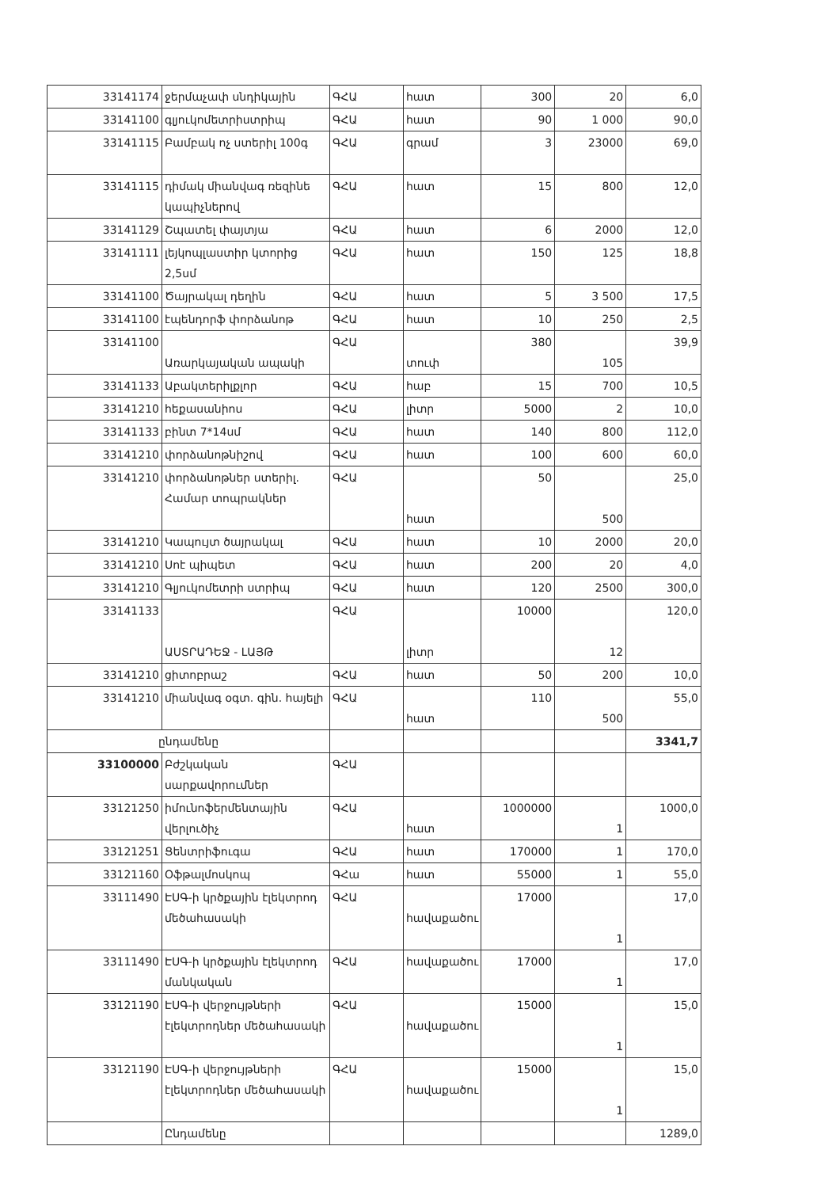| 33141174 | ջերմաչափ սնդիկային | ԳՀԱ | հատ | 300 | 20 | 6,0 |
| 33141100 | գլյուկոմետրիստրիպ | ԳՀԱ | հատ | 90 | 1 000 | 90,0 |
| 33141115 | Բամբակ ոչ ստերիլ 100գ | ԳՀԱ | գրամ | 3 | 23000 | 69,0 |
| 33141115 | դիմակ միանվագ ռեզինե կապիչներով | ԳՀԱ | հատ | 15 | 800 | 12,0 |
| 33141129 | Շպատել փայտյա | ԳՀԱ | հատ | 6 | 2000 | 12,0 |
| 33141111 | լեյկոպլաստիր կտորից 2,5սմ | ԳՀԱ | հատ | 150 | 125 | 18,8 |
| 33141100 | Ծայրակալ դեղին | ԳՀԱ | հատ | 5 | 3 500 | 17,5 |
| 33141100 | էպենդորֆ փորձանոթ | ԳՀԱ | հատ | 10 | 250 | 2,5 |
| 33141100 | Առարկայական ապակի | ԳՀԱ | տուփ | 380 | 105 | 39,9 |
| 33141133 | Աբակտերիլքլոր | ԳՀԱ | հաբ | 15 | 700 | 10,5 |
| 33141210 | հեքասանիոս | ԳՀԱ | լիտր | 5000 | 2 | 10,0 |
| 33141133 | բինտ 7*14սմ | ԳՀԱ | հատ | 140 | 800 | 112,0 |
| 33141210 | փորձանոթնիշով | ԳՀԱ | հատ | 100 | 600 | 60,0 |
| 33141210 | փորձանոթներ ստերիլ. Համար տոպրակներ | ԳՀԱ | հատ | 50 | 500 | 25,0 |
| 33141210 | Կապույտ ծայրակալ | ԳՀԱ | հատ | 10 | 2000 | 20,0 |
| 33141210 | Սոէ պիպետ | ԳՀԱ | հատ | 200 | 20 | 4,0 |
| 33141210 | Գլյուկոմետրի ստրիպ | ԳՀԱ | հատ | 120 | 2500 | 300,0 |
| 33141133 | ԱՍՏՐԱԴԵՋ - ԼԱՅԹ | ԳՀԱ | լիտր | 10000 | 12 | 120,0 |
| 33141210 | ցիտոբրաշ | ԳՀԱ | հատ | 50 | 200 | 10,0 |
| 33141210 | միանվագ օգտ. գին. հայելի | ԳՀԱ | հատ | 110 | 500 | 55,0 |
| ընդամենը | | | | | | 3341,7 |
| 33100000 | Բժշկական սարքավորումներ | ԳՀԱ | | | | |
| 33121250 | իմունոֆերմենտային վերլուծիչ | ԳՀԱ | հատ | 1000000 | 1 | 1000,0 |
| 33121251 | Ցենտրիֆուգա | ԳՀԱ | հատ | 170000 | 1 | 170,0 |
| 33121160 | Օֆթալմոսկոպ | ԳՀա | հատ | 55000 | 1 | 55,0 |
| 33111490 | ԷՍԳ-ի կրծքային էլեկտրոդ մեծահասակի | ԳՀԱ | հավաքածու | 17000 | 1 | 17,0 |
| 33111490 | ԷՍԳ-ի կրծքային էլեկտրոդ մանկական | ԳՀԱ | հավաքածու | 17000 | 1 | 17,0 |
| 33121190 | ԷՍԳ-ի վերջույթների էլեկտրոդներ մեծահասակի | ԳՀԱ | հավաքածու | 15000 | 1 | 15,0 |
| 33121190 | ԷՍԳ-ի վերջույթների էլեկտրոդներ մեծահասակի | ԳՀԱ | հավաքածու | 15000 | 1 | 15,0 |
| | Ընդամենը | | | | | 1289,0 |